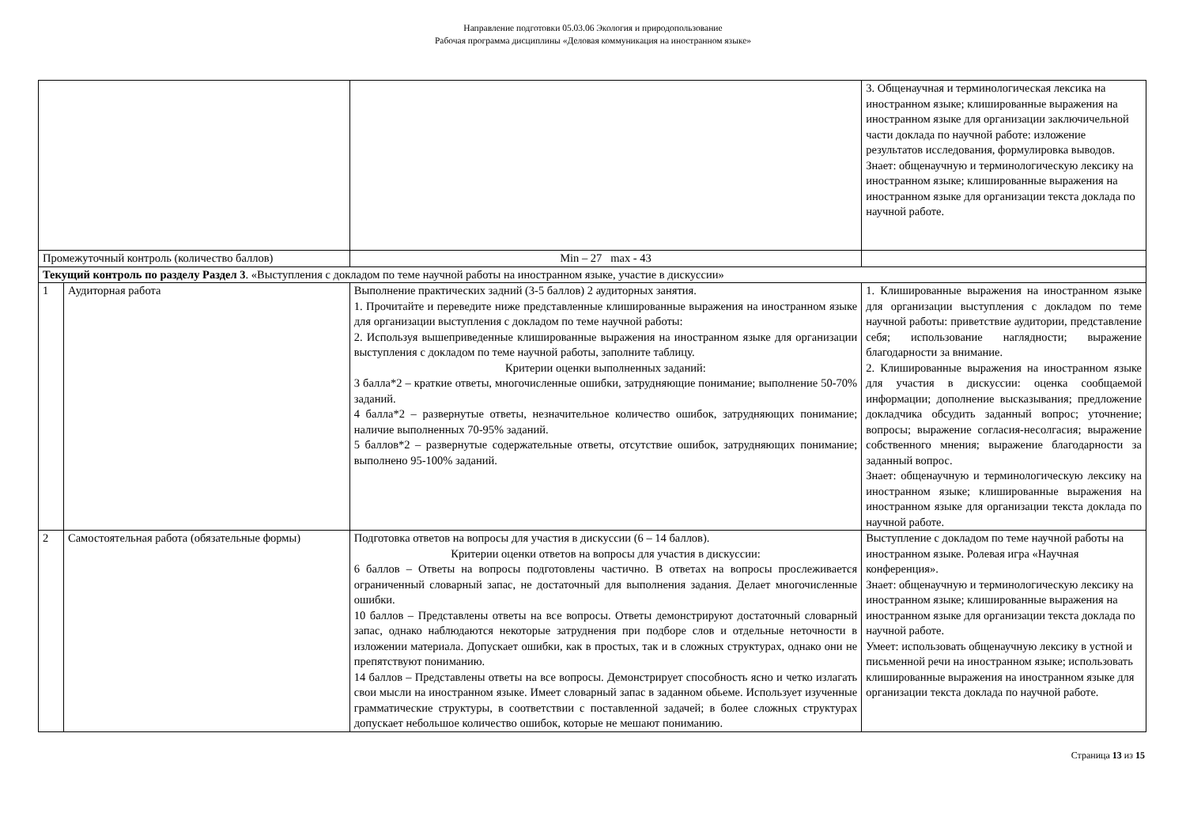Направление подготовки 05.03.06 Экология и природопользование
Рабочая программа дисциплины «Деловая коммуникация на иностранном языке»
| | | | 3. Общенаучная и терминологическая лексика на иностранном языке; клишированные выражения на иностранном языке для организации заключичельной части доклада по научной работе: изложение результатов исследования, формулировка выводов. Знает: общенаучную и терминологическую лексику на иностранном языке; клишированные выражения на иностранном языке для организации текста доклада по научной работе. |
| Промежуточный контроль (количество баллов) | | Min – 27 max - 43 | |
| Текущий контроль по разделу Раздел 3 . «Выступления с докладом по теме научной работы на иностранном языке, участие в дискуссии» | | | |
| 1 | Аудиторная работа | Выполнение практических задний (3-5 баллов) 2 аудиторных занятия. 1. Прочитайте и переведите ниже представленные клишированные выражения на иностранном языке для организации выступления с докладом по теме научной работы: 2. Используя вышеприведенные клишированные выражения на иностранном языке для организации выступления с докладом по теме научной работы, заполните таблицу. Критерии оценки выполненных заданий: 3 балла*2 – краткие ответы, многочисленные ошибки, затрудняющие понимание; выполнение 50-70% заданий. 4 балла*2 – развернутые ответы, незначительное количество ошибок, затрудняющих понимание; наличие выполненных 70-95% заданий. 5 баллов*2 – развернутые содержательные ответы, отсутствие ошибок, затрудняющих понимание; выполнено 95-100% заданий. | 1. Клишированные выражения на иностранном языке для организации выступления с докладом по теме научной работы: приветствие аудитории, представление себя; использование наглядности; выражение благодарности за внимание. 2. Клишированные выражения на иностранном языке для участия в дискуссии: оценка сообщаемой информации; дополнение высказывания; предложение докладчика обсудить заданный вопрос; уточнение; вопросы; выражение согласия-несолгасия; выражение собственного мнения; выражение благодарности за заданный вопрос. Знает: общенаучную и терминологическую лексику на иностранном языке; клишированные выражения на иностранном языке для организации текста доклада по научной работе. |
| 2 | Самостоятельная работа (обязательные формы) | Подготовка ответов на вопросы для участия в дискуссии (6 – 14 баллов). Критерии оценки ответов на вопросы для участия в дискуссии: 6 баллов – Ответы на вопросы подготовлены частично. В ответах на вопросы прослеживается ограниченный словарный запас, не достаточный для выполнения задания. Делает многочисленные ошибки. 10 баллов – Представлены ответы на все вопросы. Ответы демонстрируют достаточный словарный запас, однако наблюдаются некоторые затруднения при подборе слов и отдельные неточности в изложении материала. Допускает ошибки, как в простых, так и в сложных структурах, однако они не препятствуют пониманию. 14 баллов – Представлены ответы на все вопросы. Демонстрирует способность ясно и четко излагать свои мысли на иностранном языке. Имеет словарный запас в заданном обьеме. Использует изученные грамматические структуры, в соответствии с поставленной задачей; в более сложных структурах допускает небольшое количество ошибок, которые не мешают пониманию. | Выступление с докладом по теме научной работы на иностранном языке. Ролевая игра «Научная конференция». Знает: общенаучную и терминологическую лексику на иностранном языке; клишированные выражения на иностранном языке для организации текста доклада по научной работе. Умеет: использовать общенаучную лексику в устной и письменной речи на иностранном языке; использовать клишированные выражения на иностранном языке для организации текста доклада по научной работе. |
Страница 13 из 15